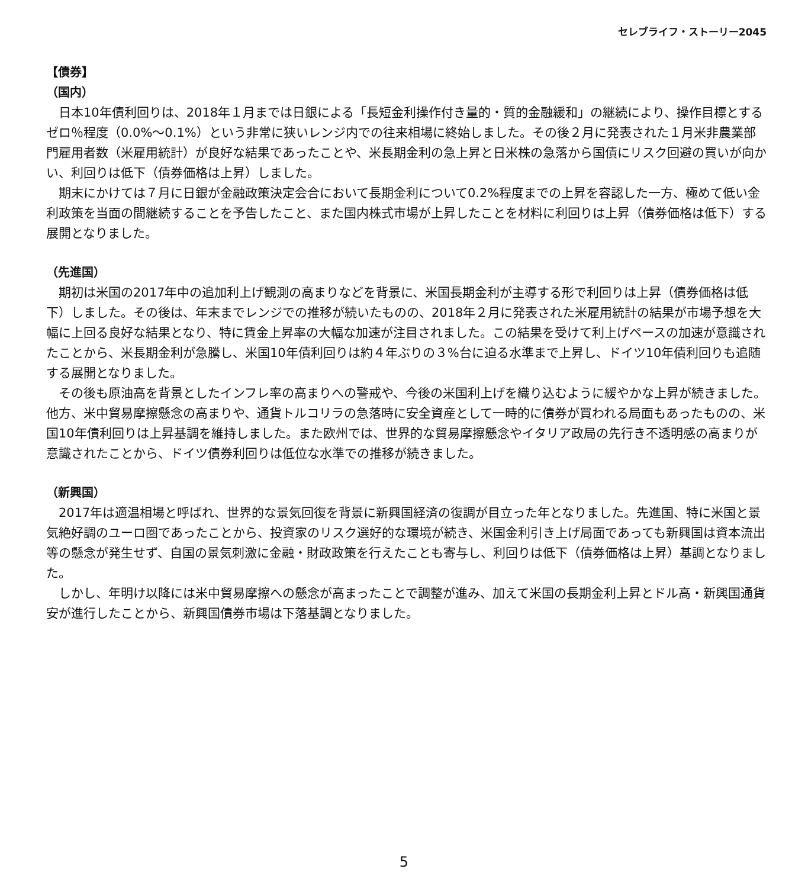セレブライフ・ストーリー2045
【債券】
（国内）
日本10年債利回りは、2018年１月までは日銀による「長短金利操作付き量的・質的金融緩和」の継続により、操作目標とするゼロ％程度（0.0%～0.1%）という非常に狭いレンジ内での往来相場に終始しました。その後２月に発表された１月米非農業部門雇用者数（米雇用統計）が良好な結果であったことや、米長期金利の急上昇と日米株の急落から国債にリスク回避の買いが向かい、利回りは低下（債券価格は上昇）しました。
期末にかけては７月に日銀が金融政策決定会合において長期金利について0.2%程度までの上昇を容認した一方、極めて低い金利政策を当面の間継続することを予告したこと、また国内株式市場が上昇したことを材料に利回りは上昇（債券価格は低下）する展開となりました。
（先進国）
期初は米国の2017年中の追加利上げ観測の高まりなどを背景に、米国長期金利が主導する形で利回りは上昇（債券価格は低下）しました。その後は、年末までレンジでの推移が続いたものの、2018年２月に発表された米雇用統計の結果が市場予想を大幅に上回る良好な結果となり、特に賃金上昇率の大幅な加速が注目されました。この結果を受けて利上げペースの加速が意識されたことから、米長期金利が急騰し、米国10年債利回りは約４年ぶりの３%台に迫る水準まで上昇し、ドイツ10年債利回りも追随する展開となりました。
その後も原油高を背景としたインフレ率の高まりへの警戒や、今後の米国利上げを織り込むように緩やかな上昇が続きました。他方、米中貿易摩擦懸念の高まりや、通貨トルコリラの急落時に安全資産として一時的に債券が買われる局面もあったものの、米国10年債利回りは上昇基調を維持しました。また欧州では、世界的な貿易摩擦懸念やイタリア政局の先行き不透明感の高まりが意識されたことから、ドイツ債券利回りは低位な水準での推移が続きました。
（新興国）
2017年は適温相場と呼ばれ、世界的な景気回復を背景に新興国経済の復調が目立った年となりました。先進国、特に米国と景気絶好調のユーロ圏であったことから、投資家のリスク選好的な環境が続き、米国金利引き上げ局面であっても新興国は資本流出等の懸念が発生せず、自国の景気刺激に金融・財政政策を行えたことも寄与し、利回りは低下（債券価格は上昇）基調となりました。
しかし、年明け以降には米中貿易摩擦への懸念が高まったことで調整が進み、加えて米国の長期金利上昇とドル高・新興国通貨安が進行したことから、新興国債券市場は下落基調となりました。
5